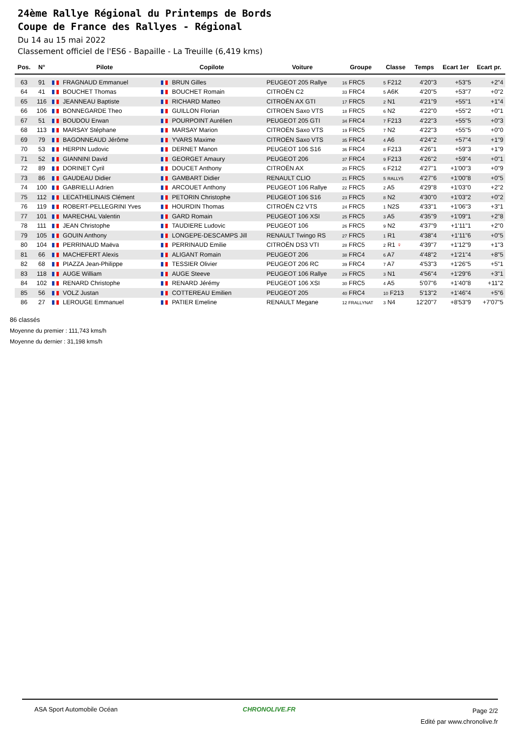24ème Rallye Régional du Printemps de Bords
Coupe de France des Rallyes - Régional
Du 14 au 15 mai 2022
Classement officiel de l'ES6 - Bapaille - La Treuille (6,419 kms)
| Pos. | N° | Pilote | Copilote | Voiture | Groupe | Classe | Temps | Ecart 1er | Ecart pr. |
| --- | --- | --- | --- | --- | --- | --- | --- | --- | --- |
| 63 | 91 | FRAGNAUD Emmanuel | BRUN Gilles | PEUGEOT 205 Rallye | 16 FRC5 | 5 F212 | 4'20"3 | +53"5 | +2"4 |
| 64 | 41 | BOUCHET Thomas | BOUCHET Romain | CITROËN C2 | 33 FRC4 | 5 A6K | 4'20"5 | +53"7 | +0"2 |
| 65 | 116 | JEANNEAU Baptiste | RICHARD Matteo | CITROËN AX GTI | 17 FRC5 | 2 N1 | 4'21"9 | +55"1 | +1"4 |
| 66 | 106 | BONNEGARDE Theo | GUILLON Florian | CITROEN Saxo VTS | 18 FRC5 | 6 N2 | 4'22"0 | +55"2 | +0"1 |
| 67 | 51 | BOUDOU Erwan | POURPOINT Aurélien | PEUGEOT 205 GTI | 34 FRC4 | 7 F213 | 4'22"3 | +55"5 | +0"3 |
| 68 | 113 | MARSAY Stéphane | MARSAY Marion | CITROËN Saxo VTS | 19 FRC5 | 7 N2 | 4'22"3 | +55"5 | +0"0 |
| 69 | 79 | BAGONNEAUD Jérôme | YVARS Maxime | CITROËN Saxo VTS | 35 FRC4 | 4 A6 | 4'24"2 | +57"4 | +1"9 |
| 70 | 53 | HERPIN Ludovic | DERNET Manon | PEUGEOT 106 S16 | 36 FRC4 | 8 F213 | 4'26"1 | +59"3 | +1"9 |
| 71 | 52 | GIANNINI David | GEORGET Amaury | PEUGEOT 206 | 37 FRC4 | 9 F213 | 4'26"2 | +59"4 | +0"1 |
| 72 | 89 | DORINET Cyril | DOUCET Anthony | CITROËN AX | 20 FRC5 | 6 F212 | 4'27"1 | +1'00"3 | +0"9 |
| 73 | 86 | GAUDEAU Didier | GAMBART Didier | RENAULT CLIO | 21 FRC5 | 5 RALLY5 | 4'27"6 | +1'00"8 | +0"5 |
| 74 | 100 | GABRIELLI Adrien | ARCOUET Anthony | PEUGEOT 106 Rallye | 22 FRC5 | 2 A5 | 4'29"8 | +1'03"0 | +2"2 |
| 75 | 112 | LECATHELINAIS Clément | PETORIN Christophe | PEUGEOT 106 S16 | 23 FRC5 | 8 N2 | 4'30"0 | +1'03"2 | +0"2 |
| 76 | 119 | ROBERT-PELLEGRINI Yves | HOURDIN Thomas | CITROËN C2 VTS | 24 FRC5 | 1 N2S | 4'33"1 | +1'06"3 | +3"1 |
| 77 | 101 | MARECHAL Valentin | GARD Romain | PEUGEOT 106 XSI | 25 FRC5 | 3 A5 | 4'35"9 | +1'09"1 | +2"8 |
| 78 | 111 | JEAN Christophe | TAUDIERE Ludovic | PEUGEOT 106 | 26 FRC5 | 9 N2 | 4'37"9 | +1'11"1 | +2"0 |
| 79 | 105 | GOUIN Anthony | LONGEPE-DESCAMPS Jill | RENAULT Twingo RS | 27 FRC5 | 1 R1 | 4'38"4 | +1'11"6 | +0"5 |
| 80 | 104 | PERRINAUD Maëva | PERRINAUD Emilie | CITROËN DS3 VTI | 28 FRC5 | 2 R1 ♀ | 4'39"7 | +1'12"9 | +1"3 |
| 81 | 66 | MACHEFERT Alexis | ALIGANT Romain | PEUGEOT 206 | 38 FRC4 | 6 A7 | 4'48"2 | +1'21"4 | +8"5 |
| 82 | 68 | PIAZZA Jean-Philippe | TESSIER Olivier | PEUGEOT 206 RC | 39 FRC4 | 7 A7 | 4'53"3 | +1'26"5 | +5"1 |
| 83 | 118 | AUGE William | AUGE Steeve | PEUGEOT 106 Rallye | 29 FRC5 | 3 N1 | 4'56"4 | +1'29"6 | +3"1 |
| 84 | 102 | RENARD Christophe | RENARD Jérémy | PEUGEOT 106 XSI | 30 FRC5 | 4 A5 | 5'07"6 | +1'40"8 | +11"2 |
| 85 | 56 | VOLZ Justan | COTTEREAU Emilien | PEUGEOT 205 | 40 FRC4 | 10 F213 | 5'13"2 | +1'46"4 | +5"6 |
| 86 | 27 | LEROUGE Emmanuel | PATIER Emeline | RENAULT Megane | 12 FRALLYNAT | 3 N4 | 12'20"7 | +8'53"9 | +7'07"5 |
86 classés
Moyenne du premier : 111,743 kms/h
Moyenne du dernier : 31,198 kms/h
ASA Sport Automobile Océan CHRONOLIVE.FR
Page 2/2
Edité par www.chronolive.fr